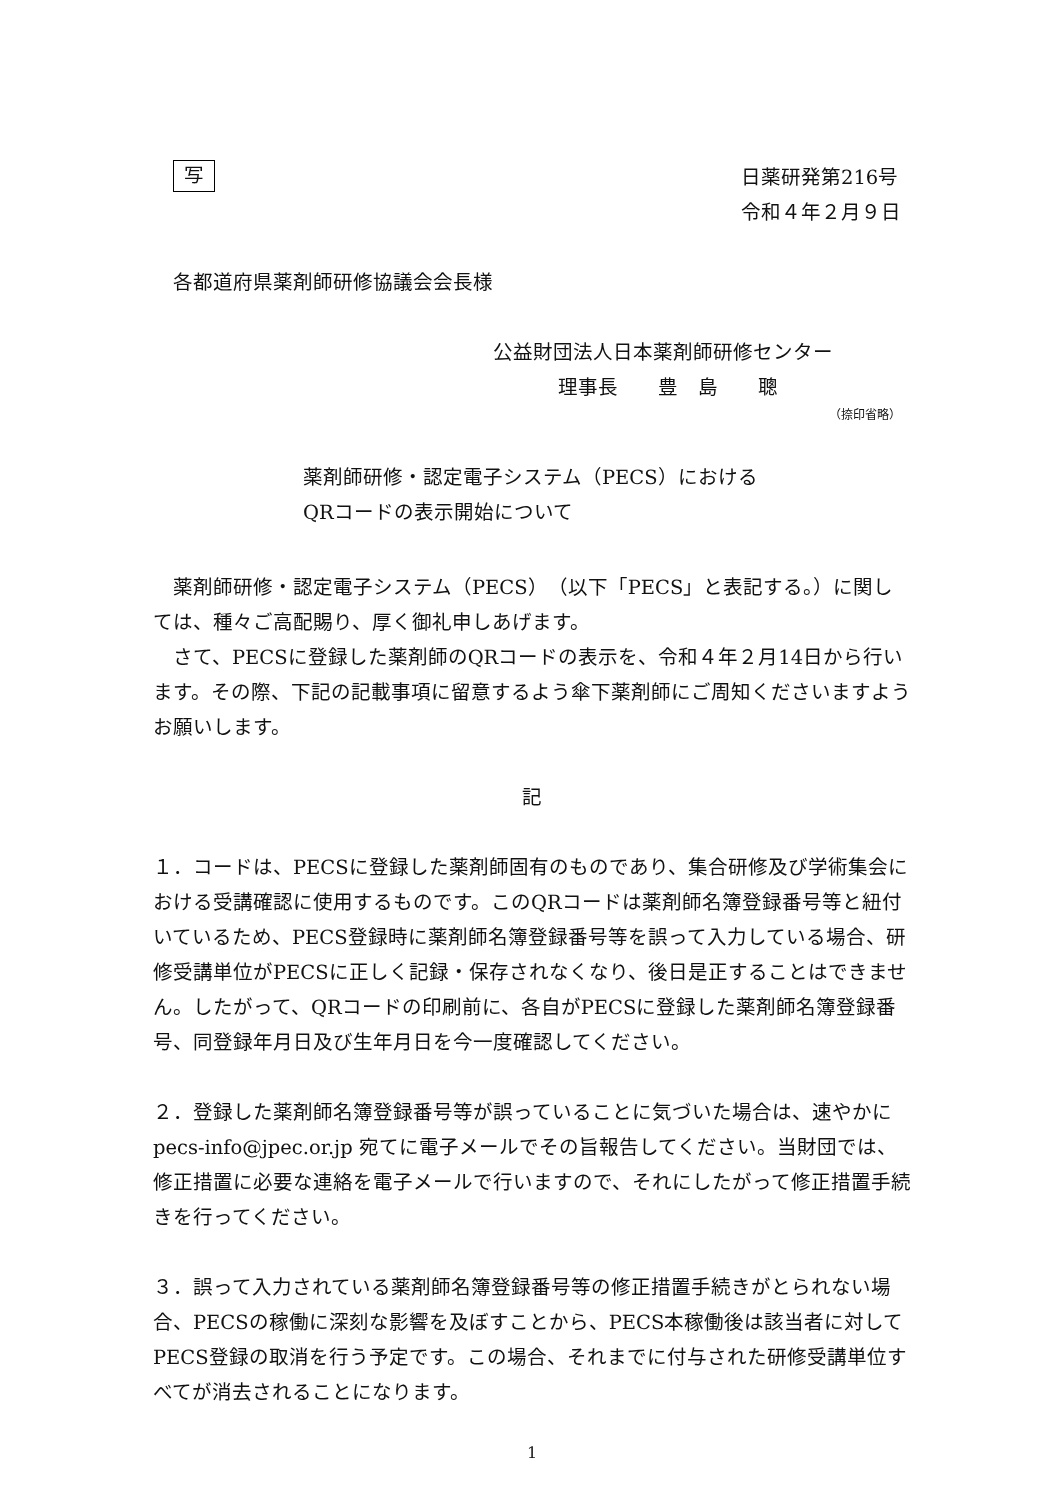写
日薬研発第216号
令和４年２月９日
各都道府県薬剤師研修協議会会長様
公益財団法人日本薬剤師研修センター
理事長　　豊　島　　聰
（捺印省略）
薬剤師研修・認定電子システム（PECS）における
QRコードの表示開始について
薬剤師研修・認定電子システム（PECS）（以下「PECS」と表記する。）に関しては、種々ご高配賜り、厚く御礼申しあげます。
さて、PECSに登録した薬剤師のQRコードの表示を、令和４年２月14日から行います。その際、下記の記載事項に留意するよう傘下薬剤師にご周知くださいますようお願いします。
記
１．コードは、PECSに登録した薬剤師固有のものであり、集合研修及び学術集会における受講確認に使用するものです。このQRコードは薬剤師名簿登録番号等と紐付いているため、PECS登録時に薬剤師名簿登録番号等を誤って入力している場合、研修受講単位がPECSに正しく記録・保存されなくなり、後日是正することはできません。したがって、QRコードの印刷前に、各自がPECSに登録した薬剤師名簿登録番号、同登録年月日及び生年月日を今一度確認してください。
２．登録した薬剤師名簿登録番号等が誤っていることに気づいた場合は、速やかに pecs-info@jpec.or.jp 宛てに電子メールでその旨報告してください。当財団では、修正措置に必要な連絡を電子メールで行いますので、それにしたがって修正措置手続きを行ってください。
３．誤って入力されている薬剤師名簿登録番号等の修正措置手続きがとられない場合、PECSの稼働に深刻な影響を及ぼすことから、PECS本稼働後は該当者に対してPECS登録の取消を行う予定です。この場合、それまでに付与された研修受講単位すべてが消去されることになります。
1